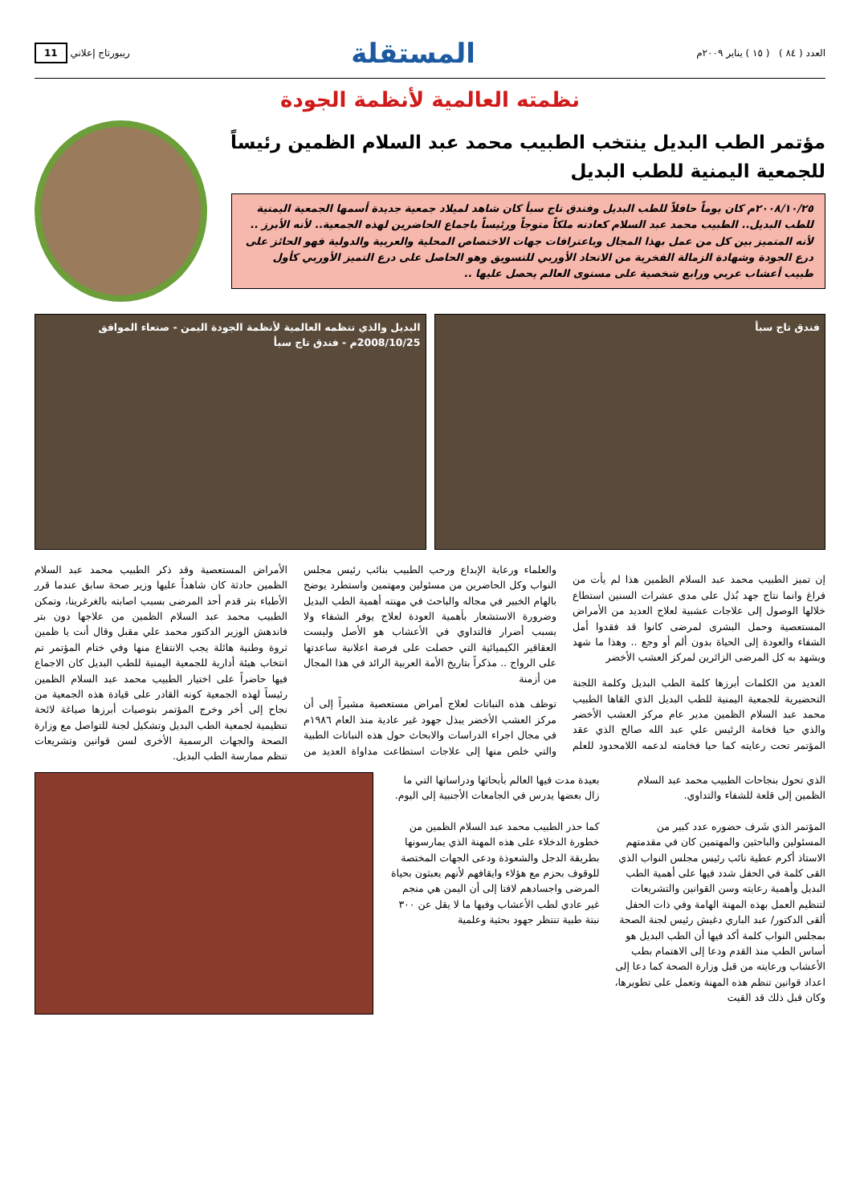العدد ( ٨٤ ) ( ١٥ ) يناير ٢٠٠٩م المستقلة ريبورتاج إعلاني 11
نظمته العالمية لأنظمة الجودة
مؤتمر الطب البديل ينتخب الطبيب محمد عبد السلام الظمين رئيساً للجمعية اليمنية للطب البديل
٢٠٠٨/١٠/٢٥م كان يوماً حافلاً للطب البديل وفندق تاج سبأ كان شاهد لميلاد جمعية جديدة أسمها الجمعية اليمنية للطب البديل.. الطبيب محمد عبد السلام كعادته ملكاً متوجاً ورئيساً باجماع الحاضرين لهذه الجمعية.. لأنه الأبرز .. لأنه المتميز بين كل من عمل بهذا المجال وباعترافات جهات الاختصاص المحلية والعربية والدولية فهو الحائز على درع الجودة وشهادة الزمالة الفخرية من الاتحاد الأوربي للتسويق وهو الحاصل على درع التميز الأوربي كأول طبيب أعشاب عربي ورابع شخصية على مستوى العالم يحصل عليها ..
فندق تاج سبأ البديل والذي تنظمه العالمية لأنظمة الجودة اليمن - صنعاء الموافق 2008/10/25م - فندق تاج سبأ
إن تميز الطبيب محمد عبد السلام الظمين هذا لم يأت من فراغ وانما نتاج جهد بُذل على مدى عشرات السنين استطاع خلالها الوصول إلى علاجات عشبية لعلاج العديد من الأمراض المستعصية وحمل البشرى لمرضى كانوا قد فقدوا أمل الشفاء والعودة إلى الحياة بدون ألم أو وجع .. وهذا ما شهد ويشهد به كل المرضى الزائرين لمركز العشب الأخضر
العديد من الكلمات أبرزها كلمة الطب البديل وكلمة اللجنة التحضيرية للجمعية اليمنية للطب البديل الذي القاها الطبيب محمد عبد السلام الظمين مدير عام مركز العشب الأخضر والذي حيا فخامة الرئيس علي عبد الله صالح الذي عقد المؤتمر تحت رعايته كما حيا فخامته لدعمه اللامحدود للعلم والعلماء ورعاية الإبداع ورحب الطبيب بنائب رئيس مجلس النواب وكل الحاضرين من مسئولين ومهتمين واستطرد يوضح بالهام الخبير في مجاله والباحث في مهنته أهمية الطب البديل وضرورة الاستشعار بأهمية العودة لعلاج يوفر الشفاء ولا يسبب أضرار فالتداوي في الأعشاب هو الأصل وليست العقاقير الكيميائية التي حصلت على فرصة اعلانية ساعدتها على الرواج .. مذكراً بتاريخ الأمة العربية الرائد في هذا المجال من أزمنة
توظف هذه النباتات لعلاج أمراض مستعصية مشيراً إلى أن مركز العشب الأخضر يبذل جهود غير عادية منذ العام ١٩٨٦م في مجال اجراء الدراسات والابحاث حول هذه النباتات الطبية والتي خلص منها إلى علاجات استطاعت مداواة العديد من الأمراض المستعصية وقد ذكر الطبيب محمد عبد السلام الظمين حادثة كان شاهداً عليها وزير صحة سابق عندما قرر الأطباء بتر قدم أحد المرضى بسبب اصابته بالغرغرينا، وتمكن الطبيب محمد عبد السلام الظمين من علاجها دون بتر فاندهش الوزير الدكتور محمد علي مقبل وقال أنت يا ظمين ثروة وطنية هائلة يجب الانتفاع منها وفي ختام المؤتمر تم انتخاب هيئة أدارية للجمعية اليمنية للطب البديل كان الاجماع فيها حاضراً على اختيار الطبيب محمد عبد السلام الظمين رئيساً لهذه الجمعية كونه القادر على قيادة هذه الجمعية من نجاح إلى أخر وخرج المؤتمر بتوصيات أبرزها صياغة لائحة تنظيمية لجمعية الطب البديل وتشكيل لجنة للتواصل مع وزارة الصحة والجهات الرسمية الأخرى لسن قوانين وتشريعات تنظم ممارسة الطب البديل.
الذي تحول بنجاحات الطبيب محمد عبد السلام الظمين إلى قلعة للشفاء والتداوي.
المؤتمر الذي شَرف حضوره عدد كبير من المسئولين والباحثين والمهتمين كان في مقدمتهم الاستاذ أكرم عطية نائب رئيس مجلس النواب الذي القى كلمة في الحفل شدد فيها على أهمية الطب البديل وأهمية رعايته وسن القوانين والتشريعات لتنظيم العمل بهذه المهنة الهامة وفي ذات الحفل ألقى الدكتور/ عبد الباري دغيش رئيس لجنة الصحة بمجلس النواب كلمة أكد فيها أن الطب البديل هو أساس الطب منذ القدم ودعا إلى الاهتمام بطب الأعشاب ورعايته من قبل وزارة الصحة كما دعا إلى اعداد قوانين تنظم هذه المهنة وتعمل على تطويرها، وكان قبل ذلك قد القيت
بعيدة مدت فيها العالم بأبحاثها ودراساتها التي ما زال بعضها يدرس في الجامعات الأجنبية إلى اليوم.
كما حذر الطبيب محمد عبد السلام الظمين من خطورة الدخلاء على هذه المهنة الذي يمارسونها بطريقة الدجل والشعوذة ودعى الجهات المختصة للوقوف بحزم مع هؤلاء وايقافهم لأنهم يعبثون بحياة المرضى واجسادهم لافتا إلى أن اليمن هي منجم غير عادي لطب الأعشاب وفيها ما لا يقل عن ٣٠٠ نبتة طبية تنتظر جهود بحثية وعلمية